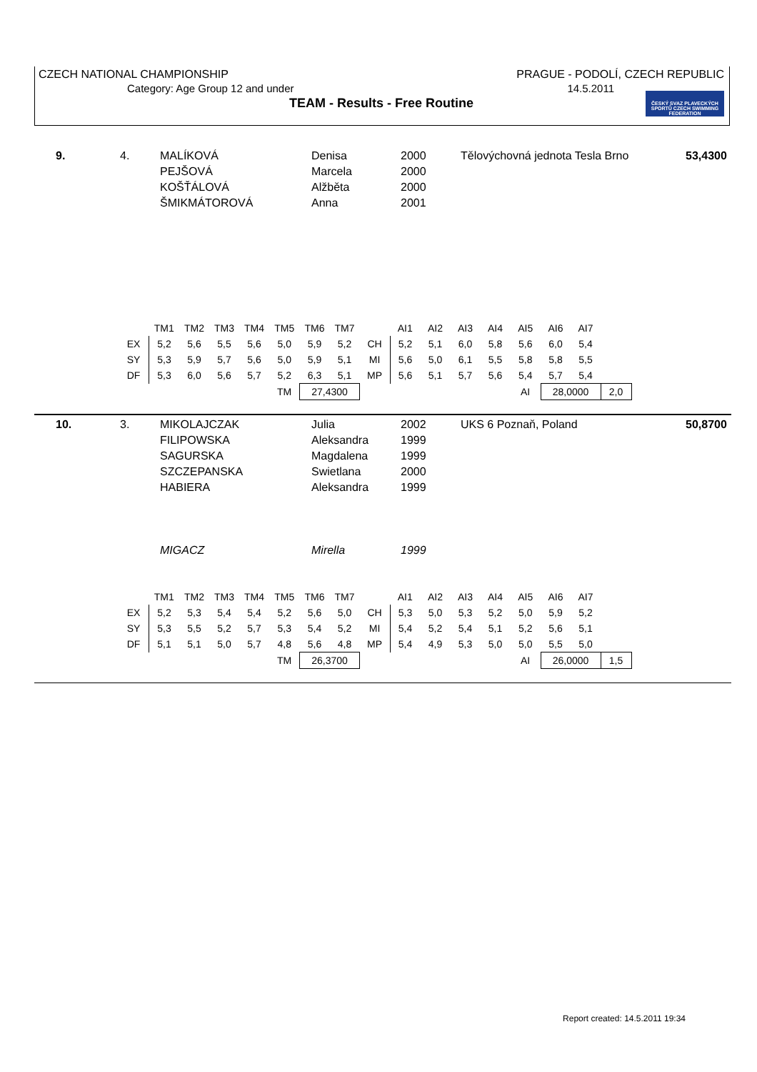CZECH NATIONAL CHAMPIONSHIP PRAGUE - PODOLÍ, CZECH REPUBLIC
Category: Age Group 12 and under 14.5.2011
TEAM - Results - Free Routine
ČESKÝ SVAZ PLAVECKÝCH SPORTŮ CZECH SWIMMING FEDERATION
| 9. | 4. | MALÍKOVÁ PEJŠOVÁ KOŠŤÁLOVÁ ŠMIKMÁTOROVÁ | Denisa Marcela Alžběta Anna | 2000 2000 2000 2001 | Tělovýchovná jednota Tesla Brno | 53,4300 |
| | TM1 | TM2 | TM3 | TM4 | TM5 | TM6 | TM7 | | AI1 | AI2 | AI3 | AI4 | AI5 | AI6 | AI7 | | |
| --- | --- | --- | --- | --- | --- | --- | --- | --- | --- | --- | --- | --- | --- | --- | --- | --- | --- |
| EX | 5,2 | 5,6 | 5,5 | 5,6 | 5,0 | 5,9 | 5,2 | CH | 5,2 | 5,1 | 6,0 | 5,8 | 5,6 | 6,0 | 5,4 | | |
| SY | 5,3 | 5,9 | 5,7 | 5,6 | 5,0 | 5,9 | 5,1 | MI | 5,6 | 5,0 | 6,1 | 5,5 | 5,8 | 5,8 | 5,5 | | |
| DF | 5,3 | 6,0 | 5,6 | 5,7 | 5,2 | 6,3 | 5,1 | MP | 5,6 | 5,1 | 5,7 | 5,6 | 5,4 | 5,7 | 5,4 | | |
| | | | | | TM | 27,4300 | | | | | | | AI | 28,0000 | | 2,0 | |
| 10. | 3. | MIKOLAJCZAK FILIPOWSKA SAGURSKA SZCZEPANSKA HABIERA | Julia Aleksandra Magdalena Swietlana Aleksandra | 2002 1999 1999 2000 1999 | UKS 6 Poznaň, Poland | 50,8700 |
| | | MIGACZ | Mirella | 1999 | | |
| | TM1 | TM2 | TM3 | TM4 | TM5 | TM6 | TM7 | | AI1 | AI2 | AI3 | AI4 | AI5 | AI6 | AI7 | | |
| --- | --- | --- | --- | --- | --- | --- | --- | --- | --- | --- | --- | --- | --- | --- | --- | --- | --- |
| EX | 5,2 | 5,3 | 5,4 | 5,4 | 5,2 | 5,6 | 5,0 | CH | 5,3 | 5,0 | 5,3 | 5,2 | 5,0 | 5,9 | 5,2 | | |
| SY | 5,3 | 5,5 | 5,2 | 5,7 | 5,3 | 5,4 | 5,2 | MI | 5,4 | 5,2 | 5,4 | 5,1 | 5,2 | 5,6 | 5,1 | | |
| DF | 5,1 | 5,1 | 5,0 | 5,7 | 4,8 | 5,6 | 4,8 | MP | 5,4 | 4,9 | 5,3 | 5,0 | 5,0 | 5,5 | 5,0 | | |
| | | | | | TM | 26,3700 | | | | | | | AI | 26,0000 | | 1,5 | |
Report created: 14.5.2011 19:34